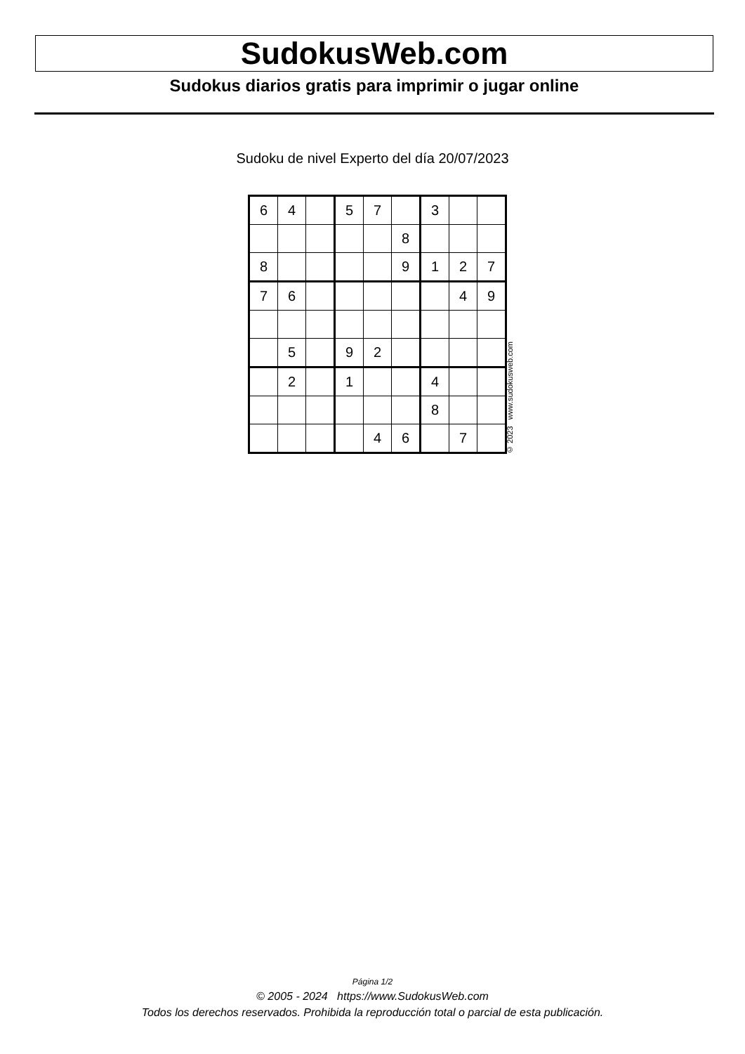SudokusWeb.com
Sudokus diarios gratis para imprimir o jugar online
Sudoku de nivel Experto del día 20/07/2023
| 6 | 4 | | 5 | 7 | | 3 | | |
| | | | | | 8 | | | |
| 8 | | | | | 9 | 1 | 2 | 7 |
| 7 | 6 | | | | | | 4 | 9 |
| | 5 | | 9 | 2 | | | | |
| | 2 | | 1 | | | 4 | | |
| | | | | | | 8 | | |
| | | | | 4 | 6 | | 7 | |
© 2023 www.sudokusweb.com
Página 1/2
© 2005 - 2024 https://www.SudokusWeb.com
Todos los derechos reservados. Prohibida la reproducción total o parcial de esta publicación.